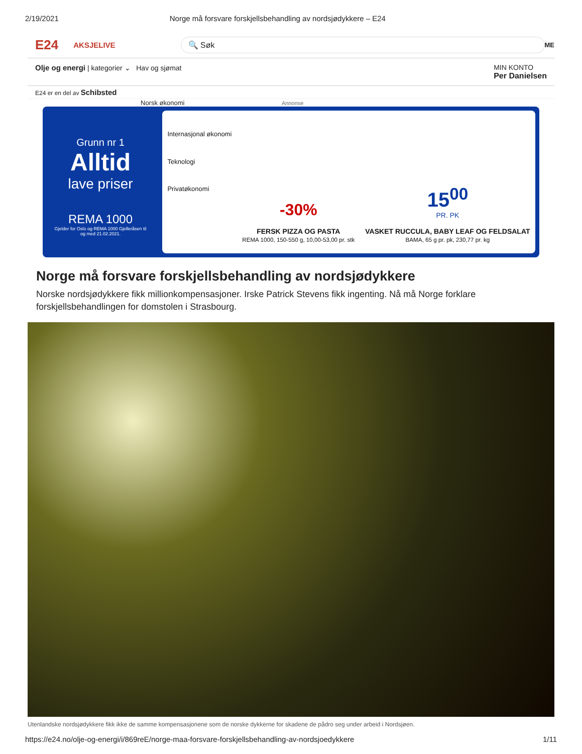2/19/2021 Norge må forsvare forskjellsbehandling av nordsjødykkere – E24
E24 AKSJELIVE 🔍 Søk ME
Olje og energi | kategorier ⌄ Hav og sjømat
MIN KONTO
Per Danielsen
E24 er en del av Schibsted
Norsk økonomi Annonse
Grunn nr 1
Alltid
lave priser
REMA 1000
Gjelder for Oslo og REMA 1000 Gjelleråsen til og med 21.02.2021.
Internasjonal økonomi
Teknologi
Privatøkonomi
-30%
FERSK PIZZA OG PASTA
REMA 1000, 150-550 g, 10,00-53,00 pr. stk
15<sup>00</sup>
PR. PK
VASKET RUCCULA, BABY LEAF OG FELDSALAT
BAMA, 65 g pr. pk, 230,77 pr. kg
Norge må forsvare forskjellsbehandling av nordsjødykkere
Norske nordsjødykkere fikk millionkompensasjoner. Irske Patrick Stevens fikk ingenting. Nå må Norge forklare forskjellsbehandlingen for domstolen i Strasbourg.
Utenlandske nordsjødykkere fikk ikke de samme kompensasjonene som de norske dykkerne for skadene de pådro seg under arbeid i Nordsjøen.
https://e24.no/olje-og-energi/i/869reE/norge-maa-forsvare-forskjellsbehandling-av-nordsjoedykkere 1/11